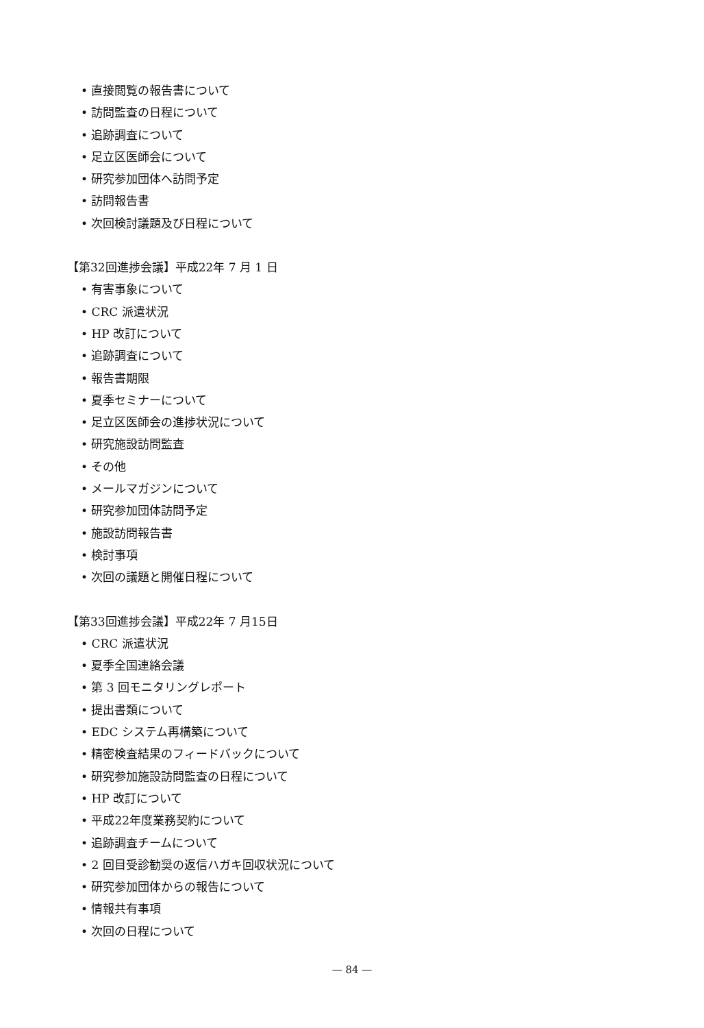• 直接閲覧の報告書について
• 訪問監査の日程について
• 追跡調査について
• 足立区医師会について
• 研究参加団体へ訪問予定
• 訪問報告書
• 次回検討議題及び日程について
【第32回進捗会議】平成22年 7 月 1 日
• 有害事象について
• CRC 派遣状況
• HP 改訂について
• 追跡調査について
• 報告書期限
• 夏季セミナーについて
• 足立区医師会の進捗状況について
• 研究施設訪問監査
• その他
• メールマガジンについて
• 研究参加団体訪問予定
• 施設訪問報告書
• 検討事項
• 次回の議題と開催日程について
【第33回進捗会議】平成22年 7 月15日
• CRC 派遣状況
• 夏季全国連絡会議
• 第 3 回モニタリングレポート
• 提出書類について
• EDC システム再構築について
• 精密検査結果のフィードバックについて
• 研究参加施設訪問監査の日程について
• HP 改訂について
• 平成22年度業務契約について
• 追跡調査チームについて
• 2 回目受診勧奨の返信ハガキ回収状況について
• 研究参加団体からの報告について
• 情報共有事項
• 次回の日程について
— 84 —